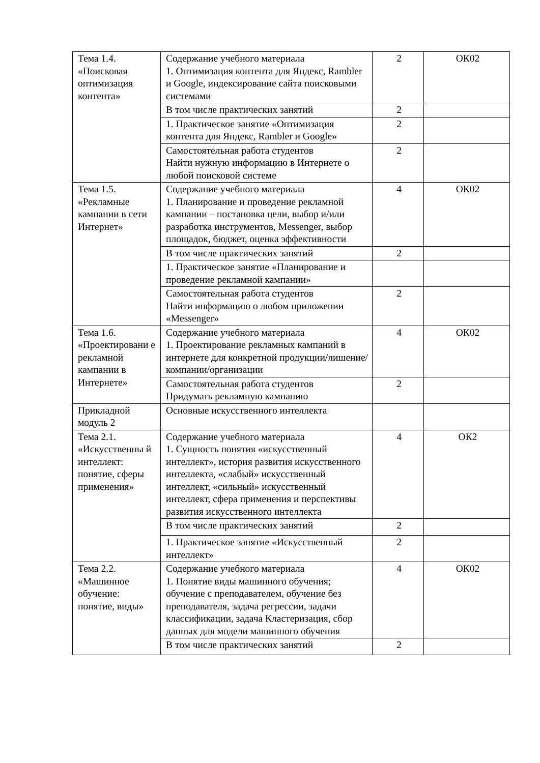| Тема 1.4. «Поисковая оптимизация контента» | Содержание учебного материала 1. Оптимизация контента для Яндекс, Rambler и Google, индексирование сайта поисковыми системами | 2 | ОК02 |
| | В том числе практических занятий | 2 | |
| | 1. Практическое занятие «Оптимизация контента для Яндекс, Rambler и Google» | 2 | |
| | Самостоятельная работа студентов Найти нужную информацию в Интернете о любой поисковой системе | 2 | |
| Тема 1.5. «Рекламные кампании в сети Интернет» | Содержание учебного материала 1. Планирование и проведение рекламной кампании – постановка цели, выбор и/или разработка инструментов, Messenger, выбор площадок, бюджет, оценка эффективности | 4 | ОК02 |
| | В том числе практических занятий | 2 | |
| | 1. Практическое занятие «Планирование и проведение рекламной кампании» | | |
| | Самостоятельная работа студентов Найти информацию о любом приложении «Messenger» | 2 | |
| Тема 1.6. «Проектировани е рекламной кампании в Интернете» | Содержание учебного материала 1. Проектирование рекламных кампаний в интернете для конкретной продукции/лишение/компании/организации | 4 | ОК02 |
| | Самостоятельная работа студентов Придумать рекламную кампанию | 2 | |
| Прикладной модуль 2 | Основные искусственного интеллекта | | |
| Тема 2.1. «Искусственны й интеллект: понятие, сферы применения» | Содержание учебного материала 1. Сущность понятия «искусственный интеллект», история развития искусственного интеллекта, «слабый» искусственный интеллект, «сильный» искусственный интеллект, сфера применения и перспективы развития искусственного интеллекта | 4 | ОК2 |
| | В том числе практических занятий | 2 | |
| | 1. Практическое занятие «Искусственный интеллект» | 2 | |
| Тема 2.2. «Машинное обучение: понятие, виды» | Содержание учебного материала 1. Понятие виды машинного обучения; обучение с преподавателем, обучение без преподавателя, задача регрессии, задачи классификации, задача Кластеризация, сбор данных для модели машинного обучения | 4 | ОК02 |
| | В том числе практических занятий | 2 | |